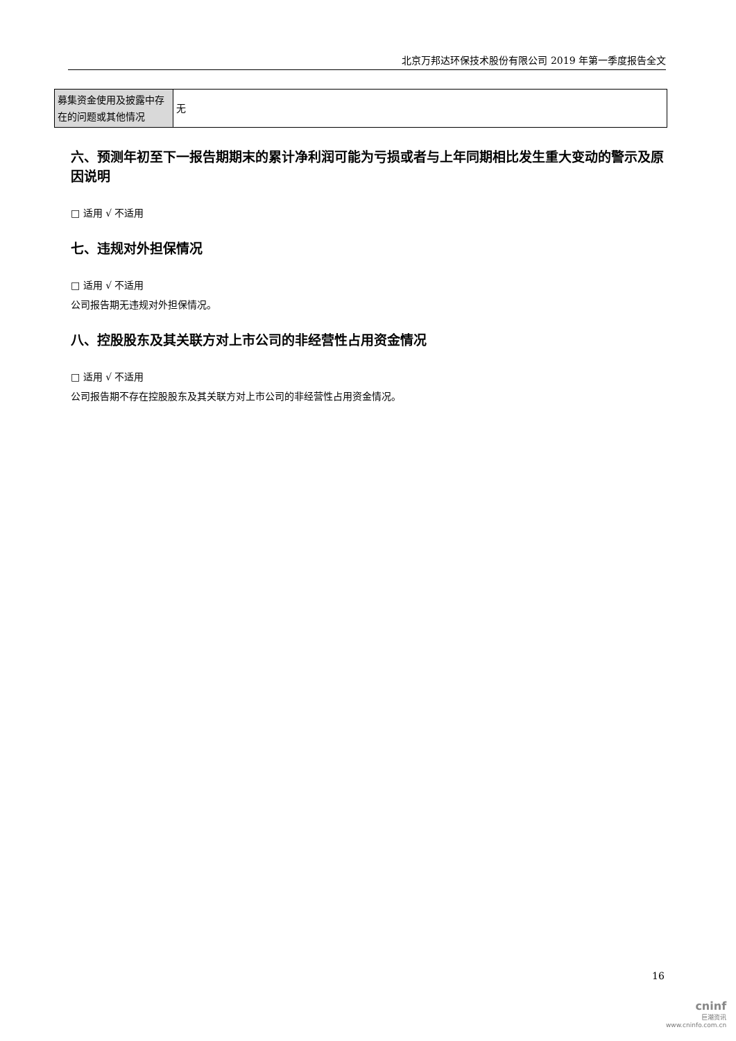北京万邦达环保技术股份有限公司 2019 年第一季度报告全文
| 募集资金使用及披露中存在的问题或其他情况 | 无 |
六、预测年初至下一报告期期末的累计净利润可能为亏损或者与上年同期相比发生重大变动的警示及原因说明
□ 适用 √ 不适用
七、违规对外担保情况
□ 适用 √ 不适用
公司报告期无违规对外担保情况。
八、控股股东及其关联方对上市公司的非经营性占用资金情况
□ 适用 √ 不适用
公司报告期不存在控股股东及其关联方对上市公司的非经营性占用资金情况。
16
cninf
巨潮资讯
www.cninfo.com.cn